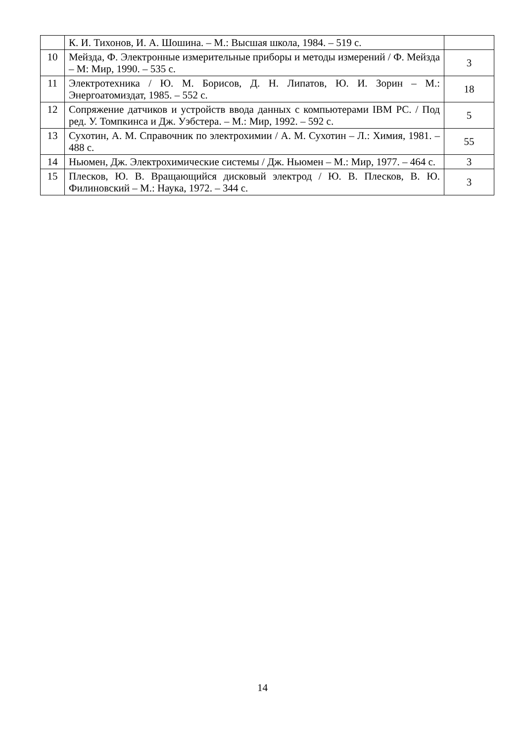| | К. И. Тихонов, И. А. Шошина. – М.: Высшая школа, 1984. – 519 с. | |
| 10 | Мейзда, Ф. Электронные измерительные приборы и методы измерений / Ф. Мейзда – М: Мир, 1990. – 535 с. | 3 |
| 11 | Электротехника / Ю. М. Борисов, Д. Н. Липатов, Ю. И. Зорин – М.: Энергоатомиздат, 1985. – 552 с. | 18 |
| 12 | Сопряжение датчиков и устройств ввода данных с компьютерами IBM PC. / Под ред. У. Томпкинса и Дж. Уэбстера. – М.: Мир, 1992. – 592 с. | 5 |
| 13 | Сухотин, А. М. Справочник по электрохимии / А. М. Сухотин – Л.: Химия, 1981. – 488 с. | 55 |
| 14 | Ньюмен, Дж. Электрохимические системы / Дж. Ньюмен – М.: Мир, 1977. – 464 с. | 3 |
| 15 | Плесков, Ю. В. Вращающийся дисковый электрод / Ю. В. Плесков, В. Ю. Филиновский – М.: Наука, 1972. – 344 с. | 3 |
14